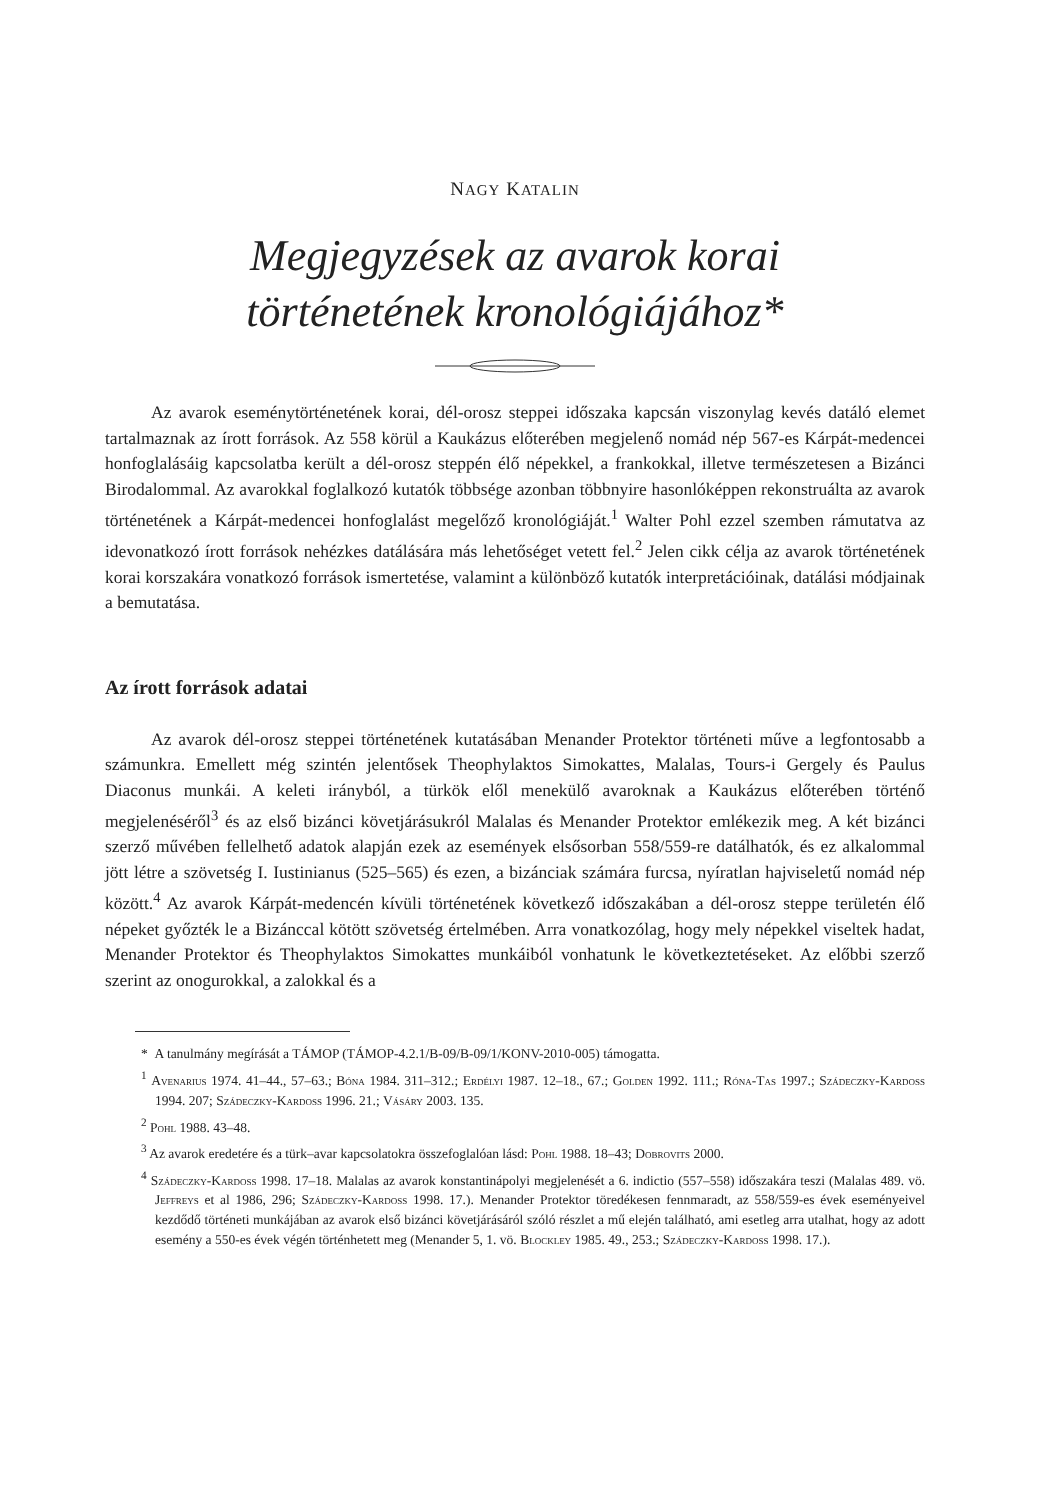NAGY KATALIN
Megjegyzések az avarok korai
történetének kronológiájához*
Az avarok eseménytörténetének korai, dél-orosz steppei időszaka kapcsán viszonylag kevés datáló elemet tartalmaznak az írott források. Az 558 körül a Kaukázus előterében megjelenő nomád nép 567-es Kárpát-medencei honfoglalásáig kapcsolatba került a dél-orosz steppén élő népekkel, a frankokkal, illetve természetesen a Bizánci Birodalommal. Az avarokkal foglalkozó kutatók többsége azonban többnyire hasonlóképpen rekonstruálta az avarok történetének a Kárpát-medencei honfoglalást megelőző kronológiáját.<sup>1</sup> Walter Pohl ezzel szemben rámutatva az idevonatkozó írott források nehézkes datálására más lehetőséget vetett fel.<sup>2</sup> Jelen cikk célja az avarok történetének korai korszakára vonatkozó források ismertetése, valamint a különböző kutatók interpretációinak, datálási módjainak a bemutatása.
Az írott források adatai
Az avarok dél-orosz steppei történetének kutatásában Menander Protektor történeti műve a legfontosabb a számunkra. Emellett még szintén jelentősek Theophylaktos Simokattes, Malalas, Tours-i Gergely és Paulus Diaconus munkái. A keleti irányból, a türkök elől menekülő avaroknak a Kaukázus előterében történő megjelenéséről<sup>3</sup> és az első bizánci követjárásukról Malalas és Menander Protektor emlékezik meg. A két bizánci szerző művében fellelhető adatok alapján ezek az események elsősorban 558/559-re datálhatók, és ez alkalommal jött létre a szövetség I. Iustinianus (525–565) és ezen, a bizánciak számára furcsa, nyíratlan hajviseletű nomád nép között.<sup>4</sup> Az avarok Kárpát-medencén kívüli történetének következő időszakában a dél-orosz steppe területén élő népeket győzték le a Bizánccal kötött szövetség értelmében. Arra vonatkozólag, hogy mely népekkel viseltek hadat, Menander Protektor és Theophylaktos Simokattes munkáiból vonhatunk le következtetéseket. Az előbbi szerző szerint az onogurokkal, a zalokkal és a
* A tanulmány megírását a TÁMOP (TÁMOP-4.2.1/B-09/B-09/1/KONV-2010-005) támogatta.
<sup>1</sup> Avenarius 1974. 41–44., 57–63.; Bóna 1984. 311–312.; Erdélyi 1987. 12–18., 67.; Golden 1992. 111.; Róna-Tas 1997.; Szádeczky-Kardoss 1994. 207; Szádeczky-Kardoss 1996. 21.; Vásáry 2003. 135.
<sup>2</sup> Pohl 1988. 43–48.
<sup>3</sup> Az avarok eredetére és a türk–avar kapcsolatokra összefoglalóan lásd: Pohl 1988. 18–43; Dobrovits 2000.
<sup>4</sup> Szádeczky-Kardoss 1998. 17–18. Malalas az avarok konstantinápolyi megjelenését a 6. indictio (557–558) időszakára teszi (Malalas 489. vö. Jeffreys et al 1986, 296; Szádeczky-Kardoss 1998. 17.). Menander Protektor töredékesen fennmaradt, az 558/559-es évek eseményeivel kezdődő történeti munkájában az avarok első bizánci követjárásáról szóló részlet a mű elején található, ami esetleg arra utalhat, hogy az adott esemény a 550-es évek végén történhetett meg (Menander 5, 1. vö. Blockley 1985. 49., 253.; Szádeczky-Kardoss 1998. 17.).